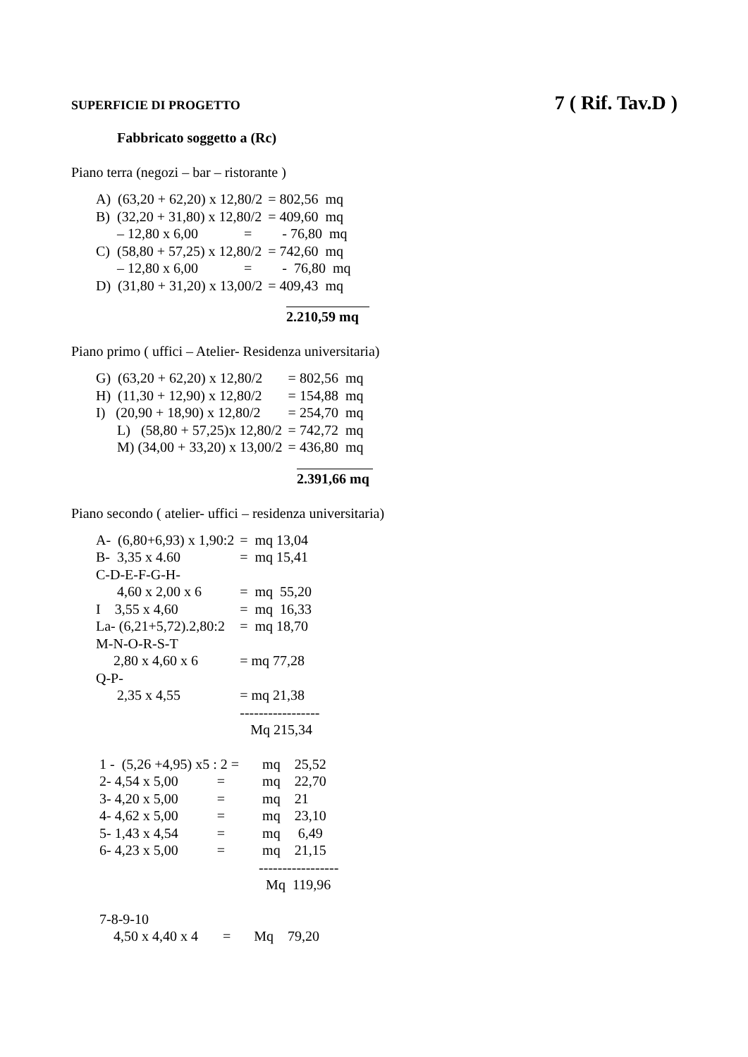SUPERFICIE DI PROGETTO 7 ( Rif. Tav.D )
Fabbricato soggetto a (Rc)
Piano terra (negozi – bar – ristorante )
| A) (63,20 + 62,20) x 12,80/2 | = 802,56 mq |
| B) (32,20 + 31,80) x 12,80/2 | = 409,60 mq |
| – 12,80 x 6,00 = | - 76,80 mq |
| C) (58,80 + 57,25) x 12,80/2 | = 742,60 mq |
| – 12,80 x 6,00 = | - 76,80 mq |
| D) (31,80 + 31,20) x 13,00/2 | = 409,43 mq |
2.210,59 mq
Piano primo ( uffici – Atelier- Residenza universitaria)
| G) (63,20 + 62,20) x 12,80/2 | = 802,56 mq |
| H) (11,30 + 12,90) x 12,80/2 | = 154,88 mq |
| I) (20,90 + 18,90) x 12,80/2 | = 254,70 mq |
| L) (58,80 + 57,25)x 12,80/2 | = 742,72 mq |
| M) (34,00 + 33,20) x 13,00/2 | = 436,80 mq |
2.391,66 mq
Piano secondo ( atelier- uffici – residenza universitaria)
| A- (6,80+6,93) x 1,90:2 | = mq 13,04 |
| B- 3,35 x 4.60 | = mq 15,41 |
| C-D-E-F-G-H- | |
| 4,60 x 2,00 x 6 | = mq 55,20 |
| I 3,55 x 4,60 | = mq 16,33 |
| La- (6,21+5,72).2,80:2 | = mq 18,70 |
| M-N-O-R-S-T | |
| 2,80 x 4,60 x 6 | = mq 77,28 |
| Q-P- | |
| 2,35 x 4,55 | = mq 21,38 |
| | ----------------- |
| | Mq 215,34 |
| 1 - (5,26 +4,95) x5 : 2 = | mq 25,52 |
| 2- 4,54 x 5,00 = | mq 22,70 |
| 3- 4,20 x 5,00 = | mq 21 |
| 4- 4,62 x 5,00 = | mq 23,10 |
| 5- 1,43 x 4,54 = | mq 6,49 |
| 6- 4,23 x 5,00 = | mq 21,15 |
| | ----------------- |
| | Mq 119,96 |
| 7-8-9-10 | |
| 4,50 x 4,40 x 4 = | Mq 79,20 |